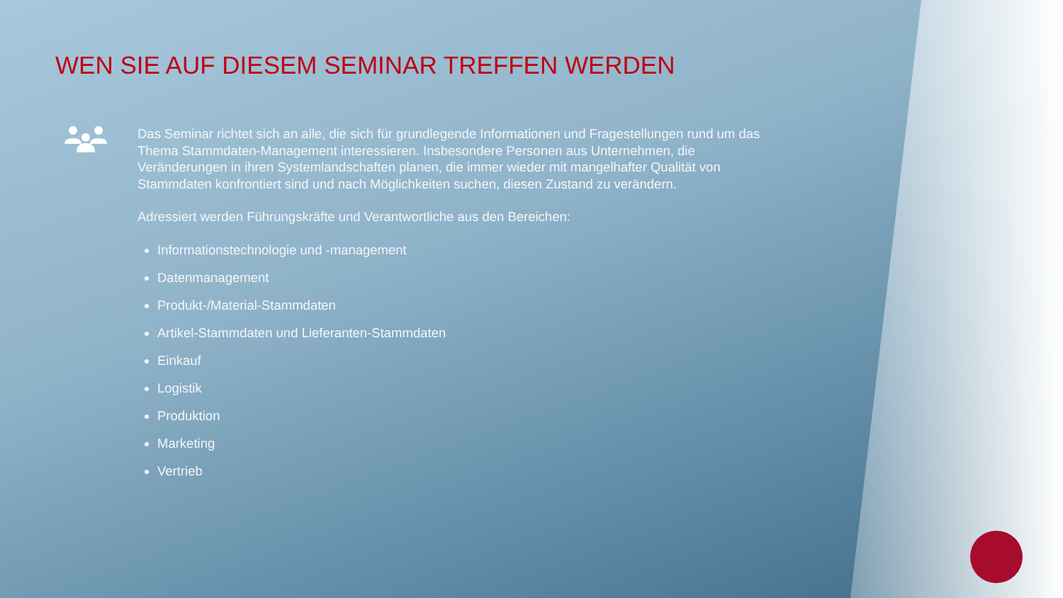WEN SIE AUF DIESEM SEMINAR TREFFEN WERDEN
Das Seminar richtet sich an alle, die sich für grundlegende Informationen und Fragestellungen rund um das Thema Stammdaten-Management interessieren. Insbesondere Personen aus Unternehmen, die Veränderungen in ihren Systemlandschaften planen, die immer wieder mit mangelhafter Qualität von Stammdaten konfrontiert sind und nach Möglichkeiten suchen, diesen Zustand zu verändern.
Adressiert werden Führungskräfte und Verantwortliche aus den Bereichen:
Informationstechnologie und -management
Datenmanagement
Produkt-/Material-Stammdaten
Artikel-Stammdaten und Lieferanten-Stammdaten
Einkauf
Logistik
Produktion
Marketing
Vertrieb